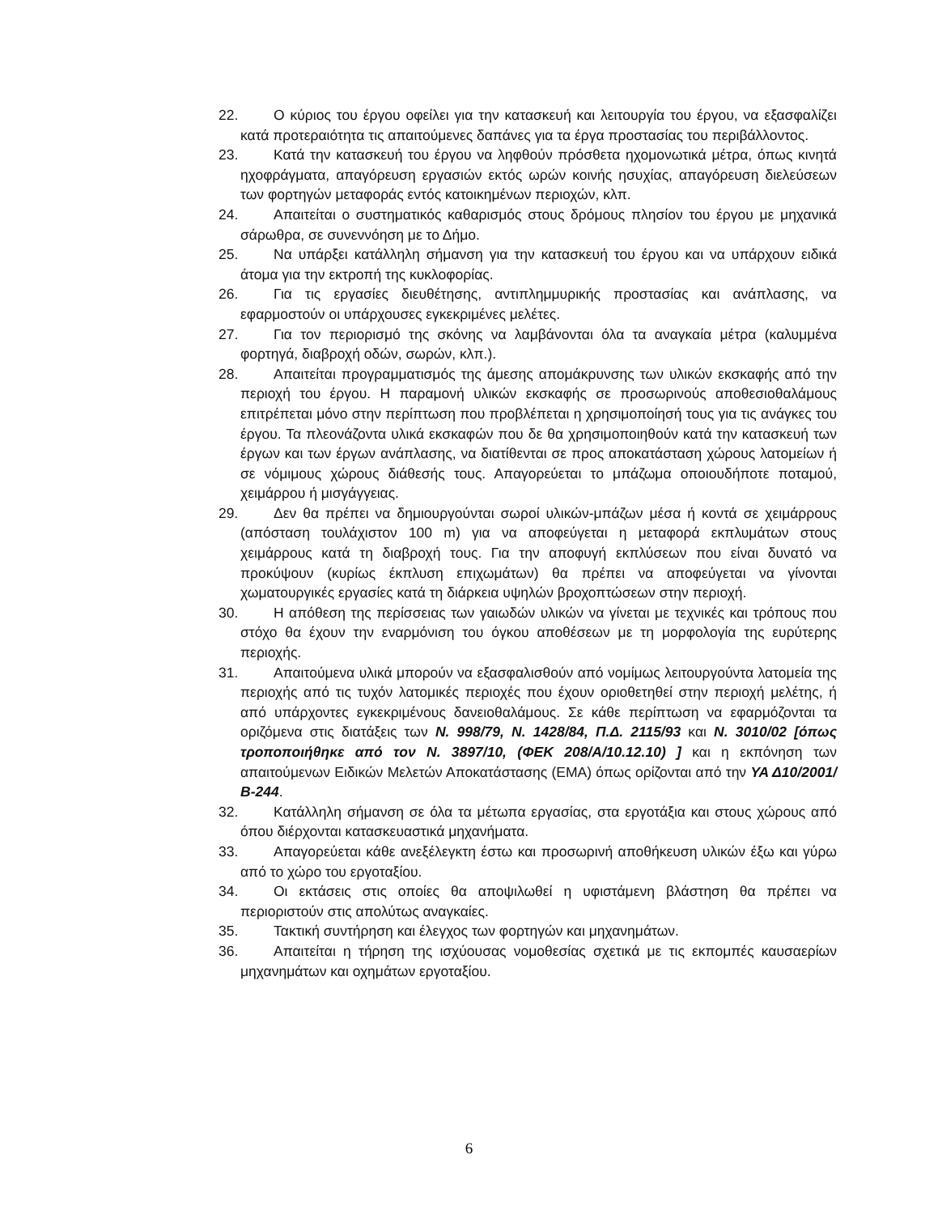22. Ο κύριος του έργου οφείλει για την κατασκευή και λειτουργία του έργου, να εξασφαλίζει κατά προτεραιότητα τις απαιτούμενες δαπάνες για τα έργα προστασίας του περιβάλλοντος.
23. Κατά την κατασκευή του έργου να ληφθούν πρόσθετα ηχομονωτικά μέτρα, όπως κινητά ηχοφράγματα, απαγόρευση εργασιών εκτός ωρών κοινής ησυχίας, απαγόρευση διελεύσεων των φορτηγών μεταφοράς εντός κατοικημένων περιοχών, κλπ.
24. Απαιτείται ο συστηματικός καθαρισμός στους δρόμους πλησίον του έργου με μηχανικά σάρωθρα, σε συνεννόηση με το Δήμο.
25. Να υπάρξει κατάλληλη σήμανση για την κατασκευή του έργου και να υπάρχουν ειδικά άτομα για την εκτροπή της κυκλοφορίας.
26. Για τις εργασίες διευθέτησης, αντιπλημμυρικής προστασίας και ανάπλασης, να εφαρμοστούν οι υπάρχουσες εγκεκριμένες μελέτες.
27. Για τον περιορισμό της σκόνης να λαμβάνονται όλα τα αναγκαία μέτρα (καλυμμένα φορτηγά, διαβροχή οδών, σωρών, κλπ.).
28. Απαιτείται προγραμματισμός της άμεσης απομάκρυνσης των υλικών εκσκαφής από την περιοχή του έργου. Η παραμονή υλικών εκσκαφής σε προσωρινούς αποθεσιοθαλάμους επιτρέπεται μόνο στην περίπτωση που προβλέπεται η χρησιμοποίησή τους για τις ανάγκες του έργου. Τα πλεονάζοντα υλικά εκσκαφών που δε θα χρησιμοποιηθούν κατά την κατασκευή των έργων και των έργων ανάπλασης, να διατίθενται σε προς αποκατάσταση χώρους λατομείων ή σε νόμιμους χώρους διάθεσής τους. Απαγορεύεται το μπάζωμα οποιουδήποτε ποταμού, χειμάρρου ή μισγάγγειας.
29. Δεν θα πρέπει να δημιουργούνται σωροί υλικών-μπάζων μέσα ή κοντά σε χειμάρρους (απόσταση τουλάχιστον 100 m) για να αποφεύγεται η μεταφορά εκπλυμάτων στους χειμάρρους κατά τη διαβροχή τους. Για την αποφυγή εκπλύσεων που είναι δυνατό να προκύψουν (κυρίως έκπλυση επιχωμάτων) θα πρέπει να αποφεύγεται να γίνονται χωματουργικές εργασίες κατά τη διάρκεια υψηλών βροχοπτώσεων στην περιοχή.
30. Η απόθεση της περίσσειας των γαιωδών υλικών να γίνεται με τεχνικές και τρόπους που στόχο θα έχουν την εναρμόνιση του όγκου αποθέσεων με τη μορφολογία της ευρύτερης περιοχής.
31. Απαιτούμενα υλικά μπορούν να εξασφαλισθούν από νομίμως λειτουργούντα λατομεία της περιοχής από τις τυχόν λατομικές περιοχές που έχουν οριοθετηθεί στην περιοχή μελέτης, ή από υπάρχοντες εγκεκριμένους δανειοθαλάμους. Σε κάθε περίπτωση να εφαρμόζονται τα οριζόμενα στις διατάξεις των Ν. 998/79, Ν. 1428/84, Π.Δ. 2115/93 και Ν. 3010/02 [όπως τροποποιήθηκε από τον Ν. 3897/10, (ΦΕΚ 208/Α/10.12.10) ] και η εκπόνηση των απαιτούμενων Ειδικών Μελετών Αποκατάστασης (ΕΜΑ) όπως ορίζονται από την ΥΑ Δ10/2001/Β-244.
32. Κατάλληλη σήμανση σε όλα τα μέτωπα εργασίας, στα εργοτάξια και στους χώρους από όπου διέρχονται κατασκευαστικά μηχανήματα.
33. Απαγορεύεται κάθε ανεξέλεγκτη έστω και προσωρινή αποθήκευση υλικών έξω και γύρω από το χώρο του εργοταξίου.
34. Οι εκτάσεις στις οποίες θα αποψιλωθεί η υφιστάμενη βλάστηση θα πρέπει να περιοριστούν στις απολύτως αναγκαίες.
35. Τακτική συντήρηση και έλεγχος των φορτηγών και μηχανημάτων.
36. Απαιτείται η τήρηση της ισχύουσας νομοθεσίας σχετικά με τις εκπομπές καυσαερίων μηχανημάτων και οχημάτων εργοταξίου.
6